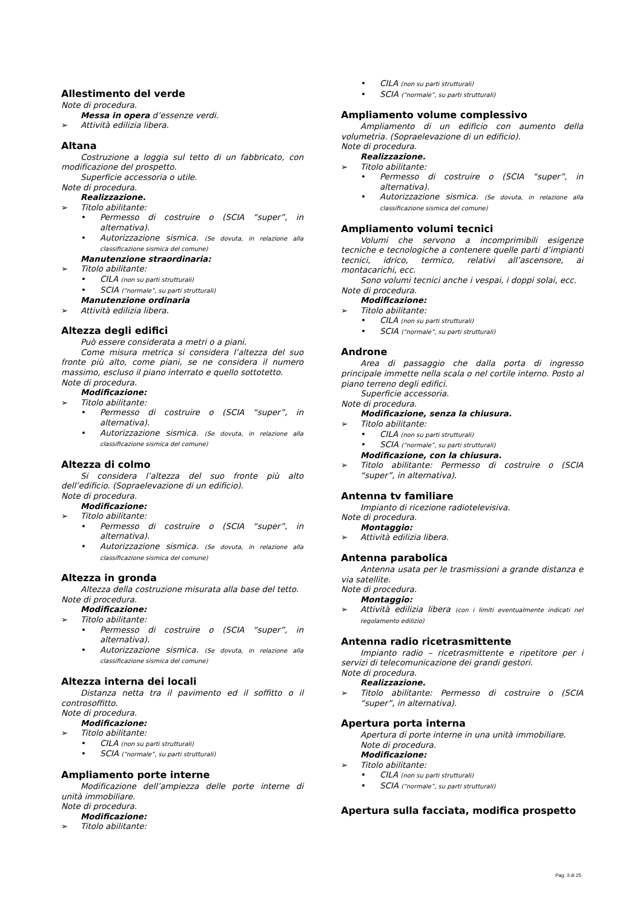Allestimento del verde
Note di procedura.
Messa in opera d’essenze verdi.
➢ Attività edilizia libera.
Altana
Costruzione a loggia sul tetto di un fabbricato, con modificazione del prospetto.
Superficie accessoria o utile.
Note di procedura.
Realizzazione.
➢ Titolo abilitante:
• Permesso di costruire o (SCIA “super”, in alternativa).
• Autorizzazione sismica. (Se dovuta, in relazione alla classificazione sismica del comune)
Manutenzione straordinaria:
➢ Titolo abilitante:
• CILA (non su parti strutturali)
• SCIA (“normale”, su parti strutturali)
Manutenzione ordinaria
➢ Attività edilizia libera.
Altezza degli edifici
Può essere considerata a metri o a piani.
Come misura metrica si considera l’altezza del suo fronte più alto, come piani, se ne considera il numero massimo, escluso il piano interrato e quello sottotetto.
Note di procedura.
Modificazione:
➢ Titolo abilitante:
• Permesso di costruire o (SCIA “super”, in alternativa).
• Autorizzazione sismica. (Se dovuta, in relazione alla classificazione sismica del comune)
Altezza di colmo
Si considera l’altezza del suo fronte più alto dell’edificio. (Sopraelevazione di un edificio).
Note di procedura.
Modificazione:
➢ Titolo abilitante:
• Permesso di costruire o (SCIA “super”, in alternativa).
• Autorizzazione sismica. (Se dovuta, in relazione alla classificazione sismica del comune)
Altezza in gronda
Altezza della costruzione misurata alla base del tetto.
Note di procedura.
Modificazione:
➢ Titolo abilitante:
• Permesso di costruire o (SCIA “super”, in alternativa).
• Autorizzazione sismica. (Se dovuta, in relazione alla classificazione sismica del comune)
Altezza interna dei locali
Distanza netta tra il pavimento ed il soffitto o il controsoffitto.
Note di procedura.
Modificazione:
➢ Titolo abilitante:
• CILA (non su parti strutturali)
• SCIA (“normale”, su parti strutturali)
Ampliamento porte interne
Modificazione dell’ampiezza delle porte interne di unità immobiliare.
Note di procedura.
Modificazione:
➢ Titolo abilitante:
• CILA (non su parti strutturali)
• SCIA (“normale”, su parti strutturali)
Ampliamento volume complessivo
Ampliamento di un edificio con aumento della volumetria. (Sopraelevazione di un edificio).
Note di procedura.
Realizzazione.
➢ Titolo abilitante:
• Permesso di costruire o (SCIA “super”, in alternativa).
• Autorizzazione sismica. (Se dovuta, in relazione alla classificazione sismica del comune)
Ampliamento volumi tecnici
Volumi che servono a incomprimibili esigenze tecniche e tecnologiche a contenere quelle parti d’impianti tecnici, idrico, termico, relativi all’ascensore, ai montacarichi, ecc.
Sono volumi tecnici anche i vespai, i doppi solai, ecc.
Note di procedura.
Modificazione:
➢ Titolo abilitante:
• CILA (non su parti strutturali)
• SCIA (“normale”, su parti strutturali)
Androne
Area di passaggio che dalla porta di ingresso principale immette nella scala o nel cortile interno. Posto al piano terreno degli edifici.
Superficie accessoria.
Note di procedura.
Modificazione, senza la chiusura.
➢ Titolo abilitante:
• CILA (non su parti strutturali)
• SCIA (“normale”, su parti strutturali)
Modificazione, con la chiusura.
➢ Titolo abilitante: Permesso di costruire o (SCIA “super”, in alternativa).
Antenna tv familiare
Impianto di ricezione radiotelevisiva.
Note di procedura.
Montaggio:
➢ Attività edilizia libera.
Antenna parabolica
Antenna usata per le trasmissioni a grande distanza e via satellite.
Note di procedura.
Montaggio:
➢ Attività edilizia libera (con i limiti eventualmente indicati nel regolamento edilizio)
Antenna radio ricetrasmittente
Impianto radio – ricetrasmittente e ripetitore per i servizi di telecomunicazione dei grandi gestori.
Note di procedura.
Realizzazione.
➢ Titolo abilitante: Permesso di costruire o (SCIA “super”, in alternativa).
Apertura porta interna
Apertura di porte interne in una unità immobiliare.
Note di procedura.
Modificazione:
➢ Titolo abilitante:
• CILA (non su parti strutturali)
• SCIA (“normale”, su parti strutturali)
Apertura sulla facciata, modifica prospetto
Pag. 3 di 25